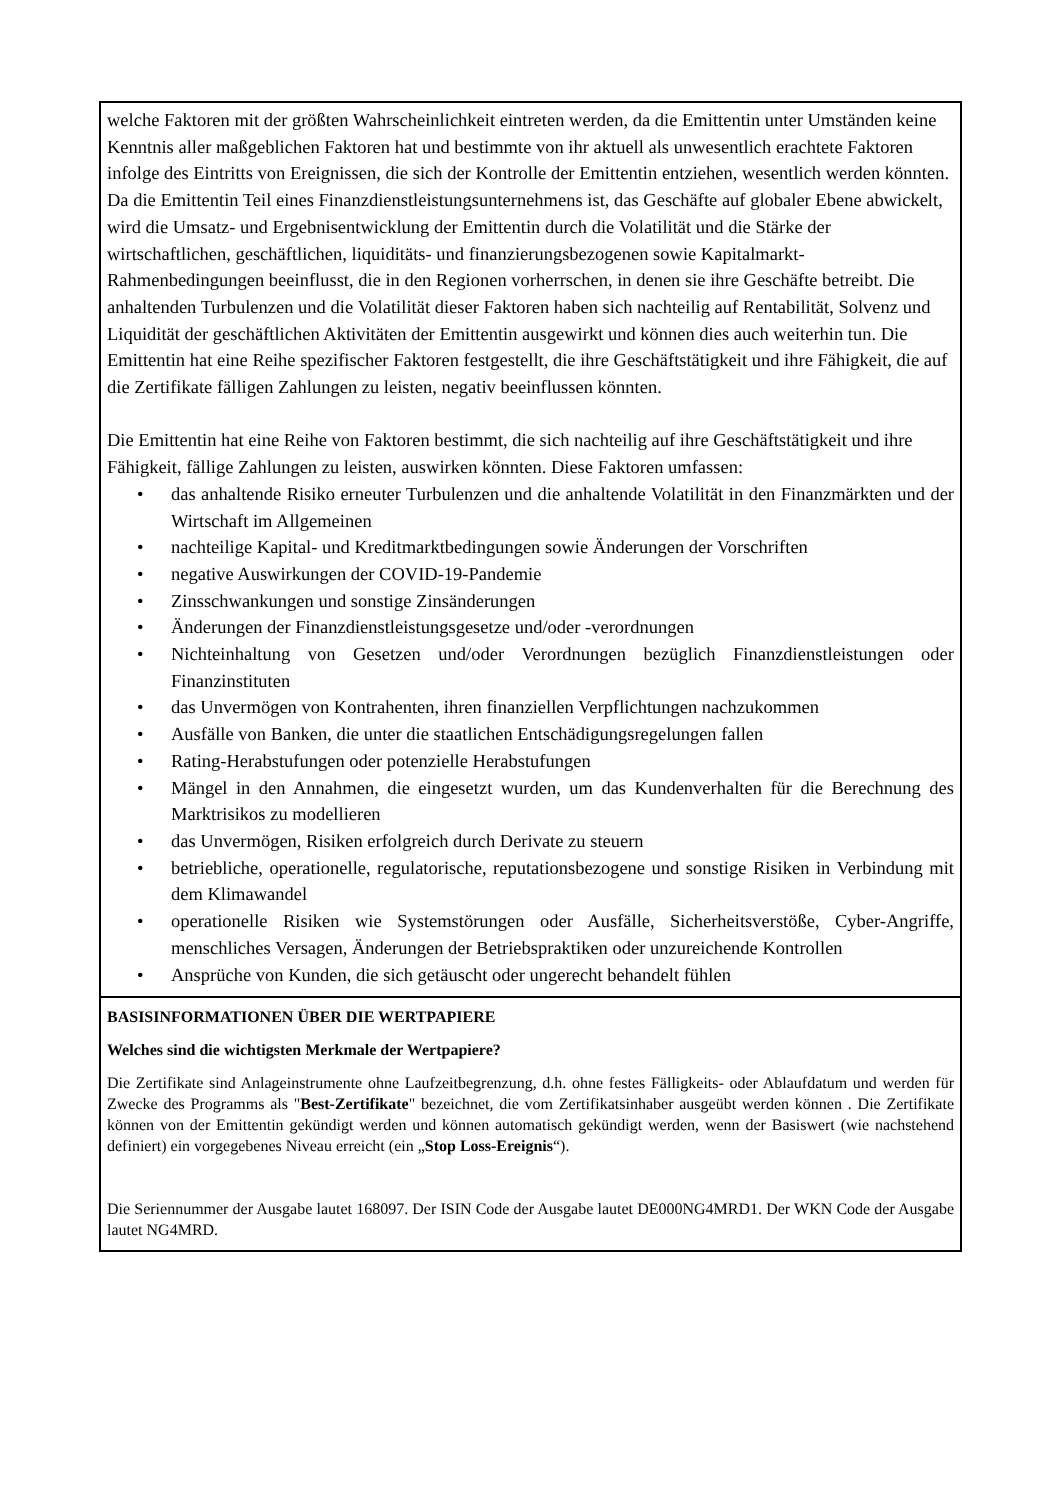welche Faktoren mit der größten Wahrscheinlichkeit eintreten werden, da die Emittentin unter Umständen keine Kenntnis aller maßgeblichen Faktoren hat und bestimmte von ihr aktuell als unwesentlich erachtete Faktoren infolge des Eintritts von Ereignissen, die sich der Kontrolle der Emittentin entziehen, wesentlich werden könnten. Da die Emittentin Teil eines Finanzdienstleistungsunternehmens ist, das Geschäfte auf globaler Ebene abwickelt, wird die Umsatz- und Ergebnisentwicklung der Emittentin durch die Volatilität und die Stärke der wirtschaftlichen, geschäftlichen, liquiditäts- und finanzierungsbezogenen sowie Kapitalmarkt-Rahmenbedingungen beeinflusst, die in den Regionen vorherrschen, in denen sie ihre Geschäfte betreibt. Die anhaltenden Turbulenzen und die Volatilität dieser Faktoren haben sich nachteilig auf Rentabilität, Solvenz und Liquidität der geschäftlichen Aktivitäten der Emittentin ausgewirkt und können dies auch weiterhin tun. Die Emittentin hat eine Reihe spezifischer Faktoren festgestellt, die ihre Geschäftstätigkeit und ihre Fähigkeit, die auf die Zertifikate fälligen Zahlungen zu leisten, negativ beeinflussen könnten.
Die Emittentin hat eine Reihe von Faktoren bestimmt, die sich nachteilig auf ihre Geschäftstätigkeit und ihre Fähigkeit, fällige Zahlungen zu leisten, auswirken könnten. Diese Faktoren umfassen:
• das anhaltende Risiko erneuter Turbulenzen und die anhaltende Volatilität in den Finanzmärkten und der Wirtschaft im Allgemeinen
• nachteilige Kapital- und Kreditmarktbedingungen sowie Änderungen der Vorschriften
• negative Auswirkungen der COVID-19-Pandemie
• Zinsschwankungen und sonstige Zinsänderungen
• Änderungen der Finanzdienstleistungsgesetze und/oder -verordnungen
• Nichteinhaltung von Gesetzen und/oder Verordnungen bezüglich Finanzdienstleistungen oder Finanzinstituten
• das Unvermögen von Kontrahenten, ihren finanziellen Verpflichtungen nachzukommen
• Ausfälle von Banken, die unter die staatlichen Entschädigungsregelungen fallen
• Rating-Herabstufungen oder potenzielle Herabstufungen
• Mängel in den Annahmen, die eingesetzt wurden, um das Kundenverhalten für die Berechnung des Marktrisikos zu modellieren
• das Unvermögen, Risiken erfolgreich durch Derivate zu steuern
• betriebliche, operationelle, regulatorische, reputationsbezogene und sonstige Risiken in Verbindung mit dem Klimawandel
• operationelle Risiken wie Systemstörungen oder Ausfälle, Sicherheitsverstöße, Cyber-Angriffe, menschliches Versagen, Änderungen der Betriebspraktiken oder unzureichende Kontrollen
• Ansprüche von Kunden, die sich getäuscht oder ungerecht behandelt fühlen
BASISINFORMATIONEN ÜBER DIE WERTPAPIERE
Welches sind die wichtigsten Merkmale der Wertpapiere?
Die Zertifikate sind Anlageinstrumente ohne Laufzeitbegrenzung, d.h. ohne festes Fälligkeits- oder Ablaufdatum und werden für Zwecke des Programms als "Best-Zertifikate" bezeichnet, die vom Zertifikatsinhaber ausgeübt werden können . Die Zertifikate können von der Emittentin gekündigt werden und können automatisch gekündigt werden, wenn der Basiswert (wie nachstehend definiert) ein vorgegebenes Niveau erreicht (ein „Stop Loss-Ereignis“).
Die Seriennummer der Ausgabe lautet 168097. Der ISIN Code der Ausgabe lautet DE000NG4MRD1. Der WKN Code der Ausgabe lautet NG4MRD.